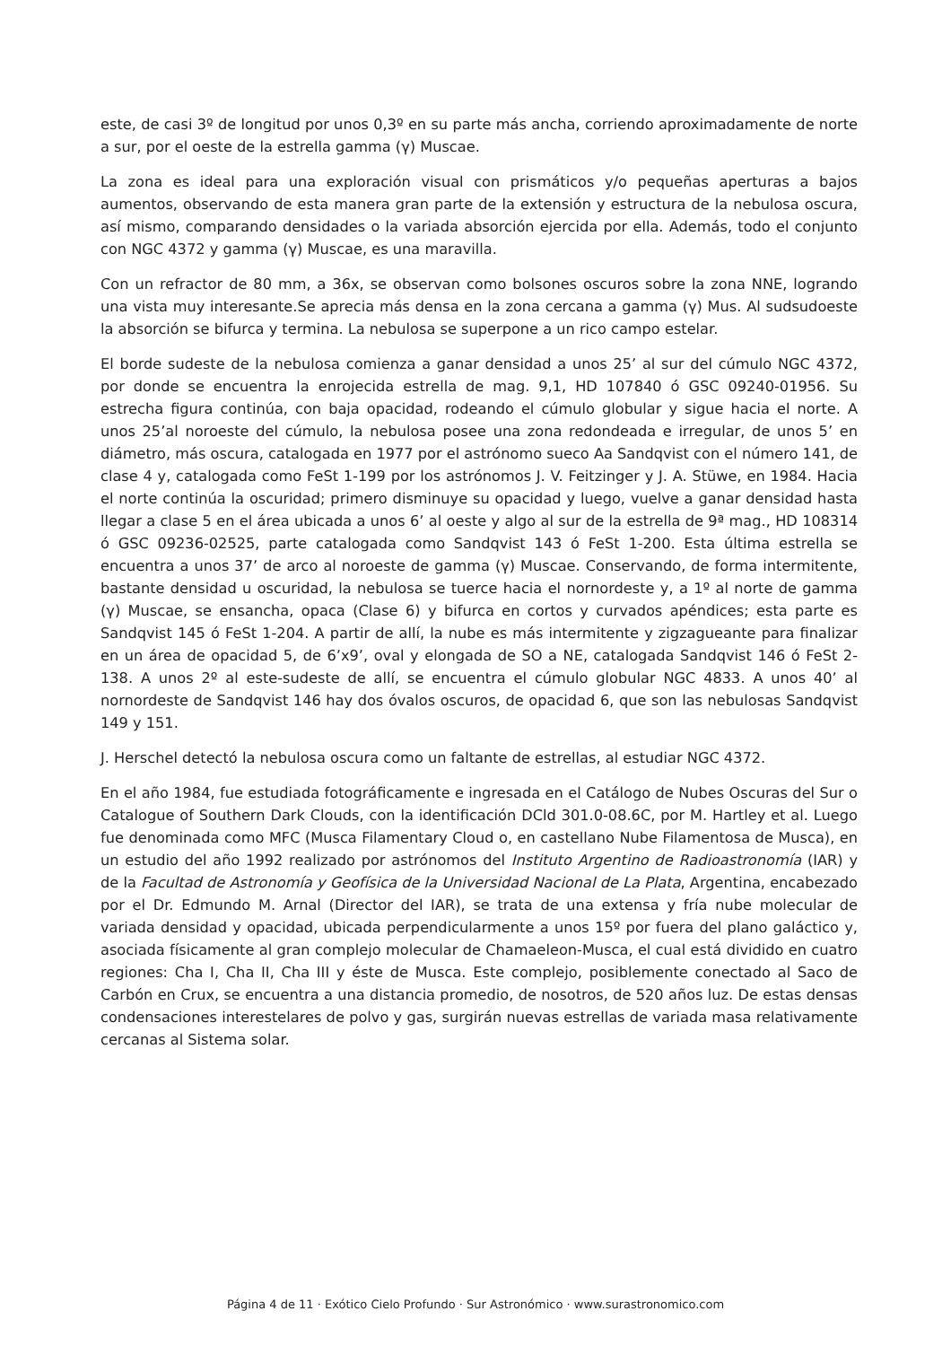este, de casi 3º de longitud por unos 0,3º en su parte más ancha, corriendo aproximadamente de norte a sur, por el oeste de la estrella gamma (γ) Muscae.
La zona es ideal para una exploración visual con prismáticos y/o pequeñas aperturas a bajos aumentos, observando de esta manera gran parte de la extensión y estructura de la nebulosa oscura, así mismo, comparando densidades o la variada absorción ejercida por ella. Además, todo el conjunto con NGC 4372 y gamma (γ) Muscae, es una maravilla.
Con un refractor de 80 mm, a 36x, se observan como bolsones oscuros sobre la zona NNE, logrando una vista muy interesante.Se aprecia más densa en la zona cercana a gamma (γ) Mus. Al sudsudoeste la absorción se bifurca y termina. La nebulosa se superpone a un rico campo estelar.
El borde sudeste de la nebulosa comienza a ganar densidad a unos 25’ al sur del cúmulo NGC 4372, por donde se encuentra la enrojecida estrella de mag. 9,1, HD 107840 ó GSC 09240-01956. Su estrecha figura continúa, con baja opacidad, rodeando el cúmulo globular y sigue hacia el norte. A unos 25’al noroeste del cúmulo, la nebulosa posee una zona redondeada e irregular, de unos 5’ en diámetro, más oscura, catalogada en 1977 por el astrónomo sueco Aa Sandqvist con el número 141, de clase 4 y, catalogada como FeSt 1-199 por los astrónomos J. V. Feitzinger y J. A. Stüwe, en 1984. Hacia el norte continúa la oscuridad; primero disminuye su opacidad y luego, vuelve a ganar densidad hasta llegar a clase 5 en el área ubicada a unos 6’ al oeste y algo al sur de la estrella de 9ª mag., HD 108314 ó GSC 09236-02525, parte catalogada como Sandqvist 143 ó FeSt 1-200. Esta última estrella se encuentra a unos 37’ de arco al noroeste de gamma (γ) Muscae. Conservando, de forma intermitente, bastante densidad u oscuridad, la nebulosa se tuerce hacia el nornordeste y, a 1º al norte de gamma (γ) Muscae, se ensancha, opaca (Clase 6) y bifurca en cortos y curvados apéndices; esta parte es Sandqvist 145 ó FeSt 1-204. A partir de allí, la nube es más intermitente y zigzagueante para finalizar en un área de opacidad 5, de 6’x9’, oval y elongada de SO a NE, catalogada Sandqvist 146 ó FeSt 2-138. A unos 2º al este-sudeste de allí, se encuentra el cúmulo globular NGC 4833. A unos 40’ al nornordeste de Sandqvist 146 hay dos óvalos oscuros, de opacidad 6, que son las nebulosas Sandqvist 149 y 151.
J. Herschel detectó la nebulosa oscura como un faltante de estrellas, al estudiar NGC 4372.
En el año 1984, fue estudiada fotográficamente e ingresada en el Catálogo de Nubes Oscuras del Sur o Catalogue of Southern Dark Clouds, con la identificación DCld 301.0-08.6C, por M. Hartley et al. Luego fue denominada como MFC (Musca Filamentary Cloud o, en castellano Nube Filamentosa de Musca), en un estudio del año 1992 realizado por astrónomos del Instituto Argentino de Radioastronomía (IAR) y de la Facultad de Astronomía y Geofísica de la Universidad Nacional de La Plata, Argentina, encabezado por el Dr. Edmundo M. Arnal (Director del IAR), se trata de una extensa y fría nube molecular de variada densidad y opacidad, ubicada perpendicularmente a unos 15º por fuera del plano galáctico y, asociada físicamente al gran complejo molecular de Chamaeleon-Musca, el cual está dividido en cuatro regiones: Cha I, Cha II, Cha III y éste de Musca. Este complejo, posiblemente conectado al Saco de Carbón en Crux, se encuentra a una distancia promedio, de nosotros, de 520 años luz. De estas densas condensaciones interestelares de polvo y gas, surgirán nuevas estrellas de variada masa relativamente cercanas al Sistema solar.
Página 4 de 11 · Exótico Cielo Profundo · Sur Astronómico · www.surastronomico.com